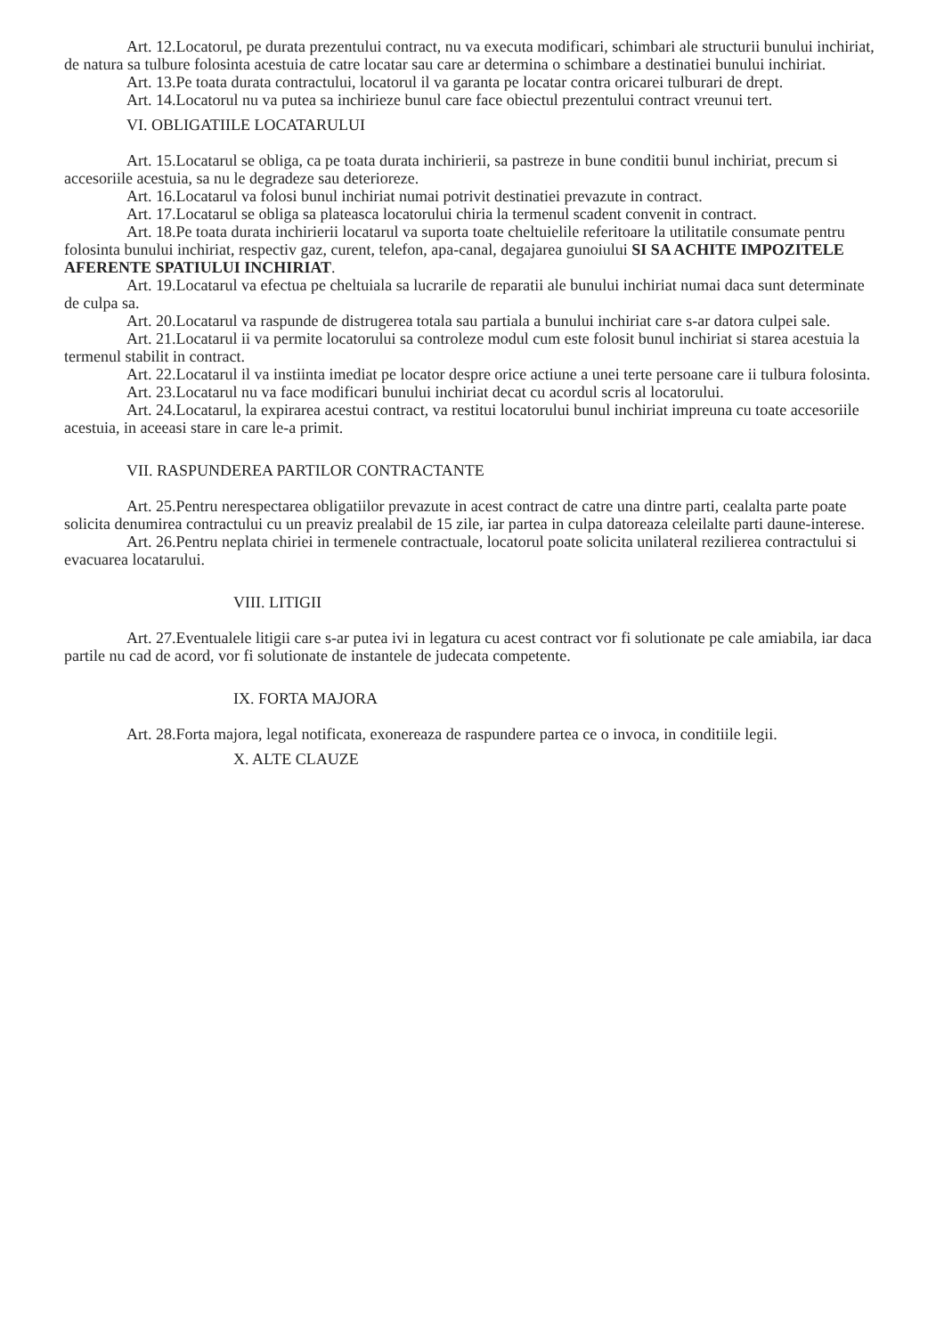Art. 12.Locatorul, pe durata prezentului contract, nu va executa modificari, schimbari ale structurii bunului inchiriat, de natura sa tulbure folosinta acestuia de catre locatar sau care ar determina o schimbare a destinatiei bunului inchiriat.
Art. 13.Pe toata durata contractului, locatorul il va garanta pe locatar contra oricarei tulburari de drept.
Art. 14.Locatorul nu va putea sa inchirieze bunul care face obiectul prezentului contract vreunui tert.
VI. OBLIGATIILE LOCATARULUI
Art. 15.Locatarul se obliga, ca pe toata durata inchirierii, sa pastreze in bune conditii bunul inchiriat, precum si accesoriile acestuia, sa nu le degradeze sau deterioreze.
Art. 16.Locatarul va folosi bunul inchiriat numai potrivit destinatiei prevazute in contract.
Art. 17.Locatarul se obliga sa plateasca locatorului chiria la termenul scadent convenit in contract.
Art. 18.Pe toata durata inchirierii locatarul va suporta toate cheltuielile referitoare la utilitatile consumate pentru folosinta bunului inchiriat, respectiv gaz, curent, telefon, apa-canal, degajarea gunoiului SI SA ACHITE IMPOZITELE AFERENTE SPATIULUI INCHIRIAT.
Art. 19.Locatarul va efectua pe cheltuiala sa lucrarile de reparatii ale bunului inchiriat numai daca sunt determinate de culpa sa.
Art. 20.Locatarul va raspunde de distrugerea totala sau partiala a bunului inchiriat care s-ar datora culpei sale.
Art. 21.Locatarul ii va permite locatorului sa controleze modul cum este folosit bunul inchiriat si starea acestuia la termenul stabilit in contract.
Art. 22.Locatarul il va instiinta imediat pe locator despre orice actiune a unei terte persoane care ii tulbura folosinta.
Art. 23.Locatarul nu va face modificari bunului inchiriat decat cu acordul scris al locatorului.
Art. 24.Locatarul, la expirarea acestui contract, va restitui locatorului bunul inchiriat impreuna cu toate accesoriile acestuia, in aceeasi stare in care le-a primit.
VII. RASPUNDEREA PARTILOR CONTRACTANTE
Art. 25.Pentru nerespectarea obligatiilor prevazute in acest contract de catre una dintre parti, cealalta parte poate solicita denumirea contractului cu un preaviz prealabil de 15 zile, iar partea in culpa datoreaza celeilalte parti daune-interese.
Art. 26.Pentru neplata chiriei in termenele contractuale, locatorul poate solicita unilateral rezilierea contractului si evacuarea locatarului.
VIII. LITIGII
Art. 27.Eventualele litigii care s-ar putea ivi in legatura cu acest contract vor fi solutionate pe cale amiabila, iar daca partile nu cad de acord, vor fi solutionate de instantele de judecata competente.
IX. FORTA MAJORA
Art. 28.Forta majora, legal notificata, exonereaza de raspundere partea ce o invoca, in conditiile legii.
X. ALTE CLAUZE